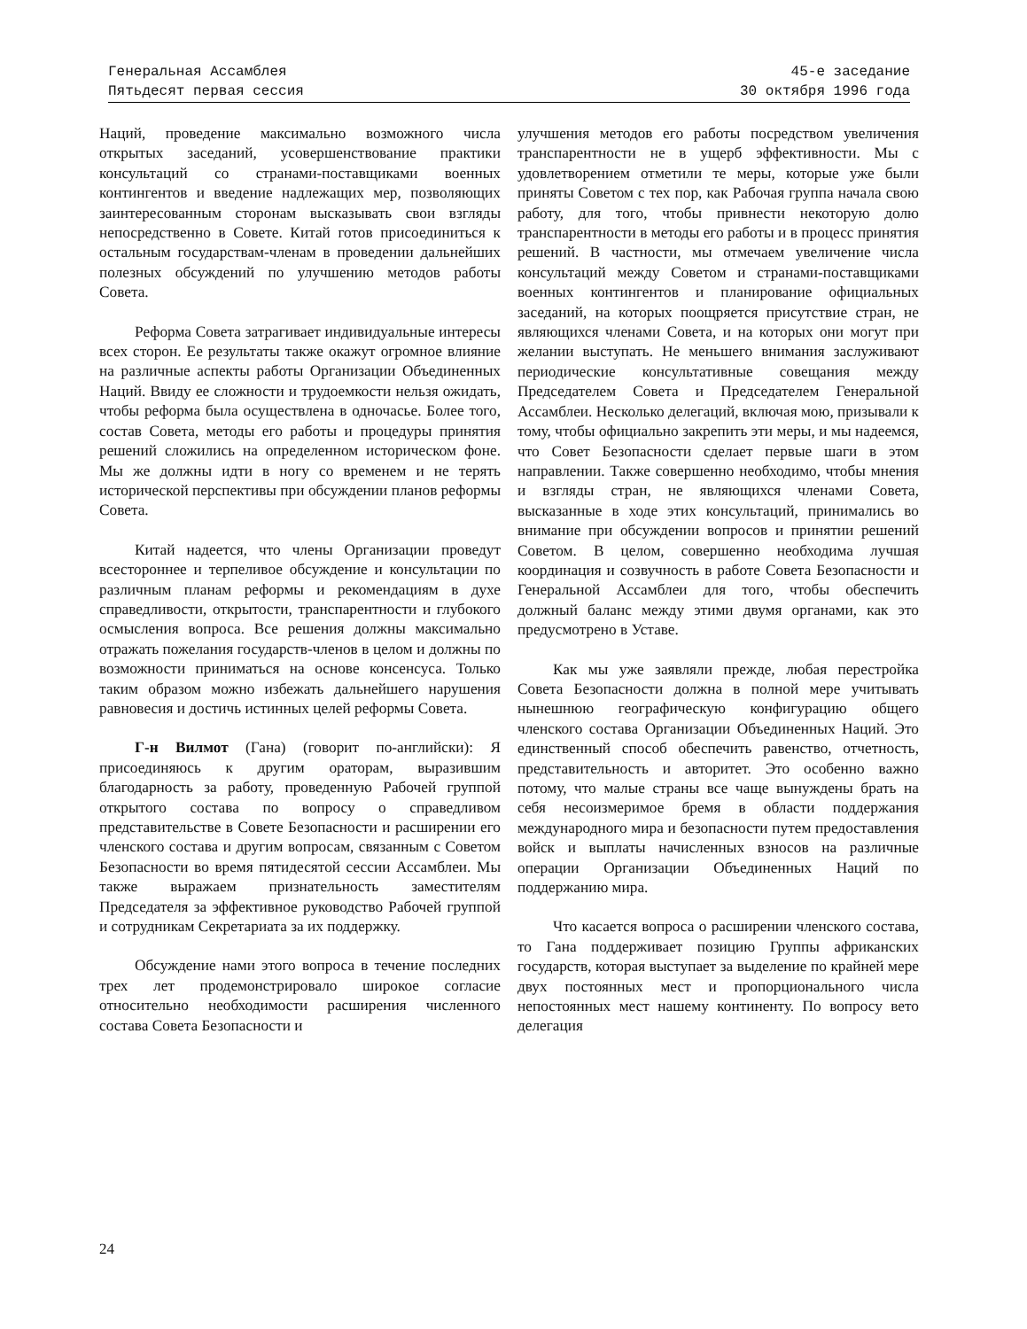Генеральная Ассамблея
Пятьдесят первая сессия
45-е заседание
30 октября 1996 года
Наций, проведение максимально возможного числа открытых заседаний, усовершенствование практики консультаций со странами-поставщиками военных контингентов и введение надлежащих мер, позволяющих заинтересованным сторонам высказывать свои взгляды непосредственно в Совете. Китай готов присоединиться к остальным государствам-членам в проведении дальнейших полезных обсуждений по улучшению методов работы Совета.
Реформа Совета затрагивает индивидуальные интересы всех сторон. Ее результаты также окажут огромное влияние на различные аспекты работы Организации Объединенных Наций. Ввиду ее сложности и трудоемкости нельзя ожидать, чтобы реформа была осуществлена в одночасье. Более того, состав Совета, методы его работы и процедуры принятия решений сложились на определенном историческом фоне. Мы же должны идти в ногу со временем и не терять исторической перспективы при обсуждении планов реформы Совета.
Китай надеется, что члены Организации проведут всестороннее и терпеливое обсуждение и консультации по различным планам реформы и рекомендациям в духе справедливости, открытости, транспарентности и глубокого осмысления вопроса. Все решения должны максимально отражать пожелания государств-членов в целом и должны по возможности приниматься на основе консенсуса. Только таким образом можно избежать дальнейшего нарушения равновесия и достичь истинных целей реформы Совета.
Г-н Вилмот (Гана) (говорит по-английски): Я присоединяюсь к другим ораторам, выразившим благодарность за работу, проведенную Рабочей группой открытого состава по вопросу о справедливом представительстве в Совете Безопасности и расширении его членского состава и другим вопросам, связанным с Советом Безопасности во время пятидесятой сессии Ассамблеи. Мы также выражаем признательность заместителям Председателя за эффективное руководство Рабочей группой и сотрудникам Секретариата за их поддержку.
Обсуждение нами этого вопроса в течение последних трех лет продемонстрировало широкое согласие относительно необходимости расширения численного состава Совета Безопасности и
улучшения методов его работы посредством увеличения транспарентности не в ущерб эффективности. Мы с удовлетворением отметили те меры, которые уже были приняты Советом с тех пор, как Рабочая группа начала свою работу, для того, чтобы привнести некоторую долю транспарентности в методы его работы и в процесс принятия решений. В частности, мы отмечаем увеличение числа консультаций между Советом и странами-поставщиками военных контингентов и планирование официальных заседаний, на которых поощряется присутствие стран, не являющихся членами Совета, и на которых они могут при желании выступать. Не меньшего внимания заслуживают периодические консультативные совещания между Председателем Совета и Председателем Генеральной Ассамблеи. Несколько делегаций, включая мою, призывали к тому, чтобы официально закрепить эти меры, и мы надеемся, что Совет Безопасности сделает первые шаги в этом направлении. Также совершенно необходимо, чтобы мнения и взгляды стран, не являющихся членами Совета, высказанные в ходе этих консультаций, принимались во внимание при обсуждении вопросов и принятии решений Советом. В целом, совершенно необходима лучшая координация и созвучность в работе Совета Безопасности и Генеральной Ассамблеи для того, чтобы обеспечить должный баланс между этими двумя органами, как это предусмотрено в Уставе.
Как мы уже заявляли прежде, любая перестройка Совета Безопасности должна в полной мере учитывать нынешнюю географическую конфигурацию общего членского состава Организации Объединенных Наций. Это единственный способ обеспечить равенство, отчетность, представительность и авторитет. Это особенно важно потому, что малые страны все чаще вынуждены брать на себя несоизмеримое бремя в области поддержания международного мира и безопасности путем предоставления войск и выплаты начисленных взносов на различные операции Организации Объединенных Наций по поддержанию мира.
Что касается вопроса о расширении членского состава, то Гана поддерживает позицию Группы африканских государств, которая выступает за выделение по крайней мере двух постоянных мест и пропорционального числа непостоянных мест нашему континенту. По вопросу вето делегация
24